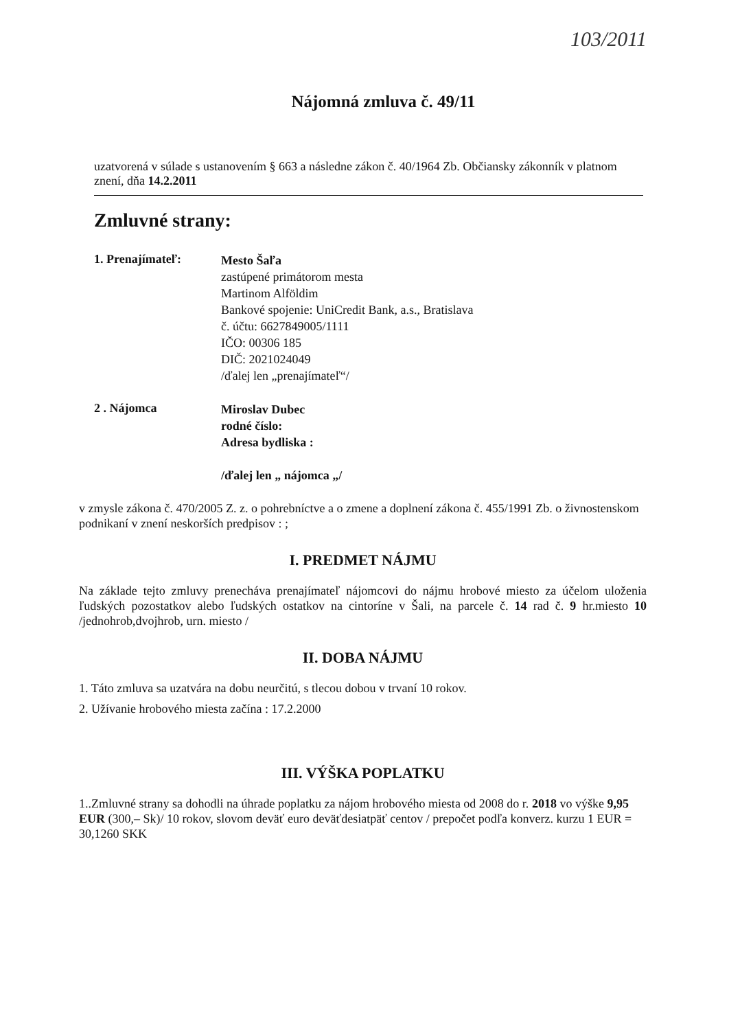103/2011
Nájomná zmluva č. 49/11
uzatvorená v súlade s ustanovením § 663 a následne zákon č. 40/1964 Zb. Občiansky zákonník v platnom znení, dňa 14.2.2011
Zmluvné strany:
1. Prenajímateľ:
Mesto Šaľa
zastúpené primátorom mesta
Martinom Alföldim
Bankové spojenie: UniCredit Bank, a.s., Bratislava
č. účtu: 6627849005/1111
IČO: 00306 185
DIČ: 2021024049
/ďalej len „prenajímateľ“/
2 . Nájomca
Miroslav Dubec
rodné číslo:
Adresa bydliska :
/ďalej len „ nájomca „/
v zmysle zákona č. 470/2005 Z. z. o pohrebníctve a o zmene a doplnení zákona č. 455/1991 Zb. o živnostenskom podnikaní v znení neskorších predpisov : ;
I. PREDMET NÁJMU
Na základe tejto zmluvy prenecháva prenajímateľ nájomcovi do nájmu hrobové miesto za účelom uloženia ľudských pozostatkov alebo ľudských ostatkov na cintoríne v Šali, na parcele č. 14 rad č. 9 hr.miesto 10 /jednohrob,dvojhrob, urn. miesto /
II. DOBA NÁJMU
1. Táto zmluva sa uzatvára na dobu neurčitú, s tlecou dobou v trvaní 10 rokov.
2. Užívanie hrobového miesta začína : 17.2.2000
III. VÝŠKA POPLATKU
1..Zmluvné strany sa dohodli na úhrade poplatku za nájom hrobového miesta od 2008 do r. 2018 vo výške 9,95 EUR (300,– Sk)/ 10 rokov, slovom deväť euro deväťdesiatpäť centov / prepočet podľa konverz. kurzu 1 EUR = 30,1260 SKK